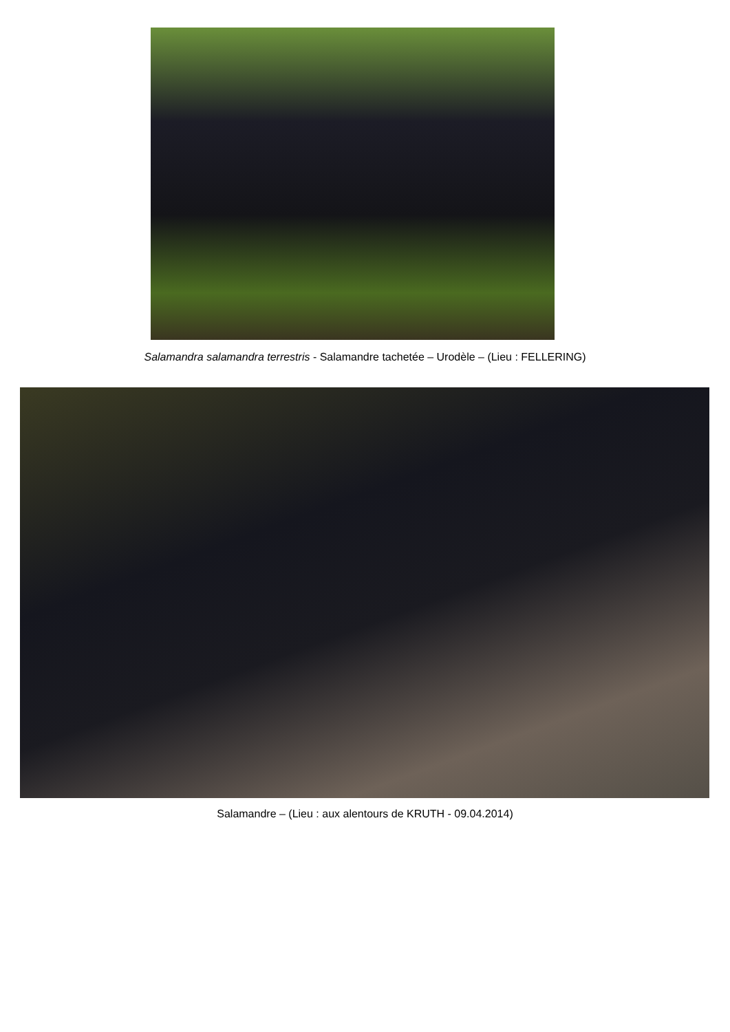Salamandra salamandra terrestris - Salamandre tachetée – Urodèle – (Lieu : FELLERING)
Salamandre – (Lieu : aux alentours de KRUTH - 09.04.2014)